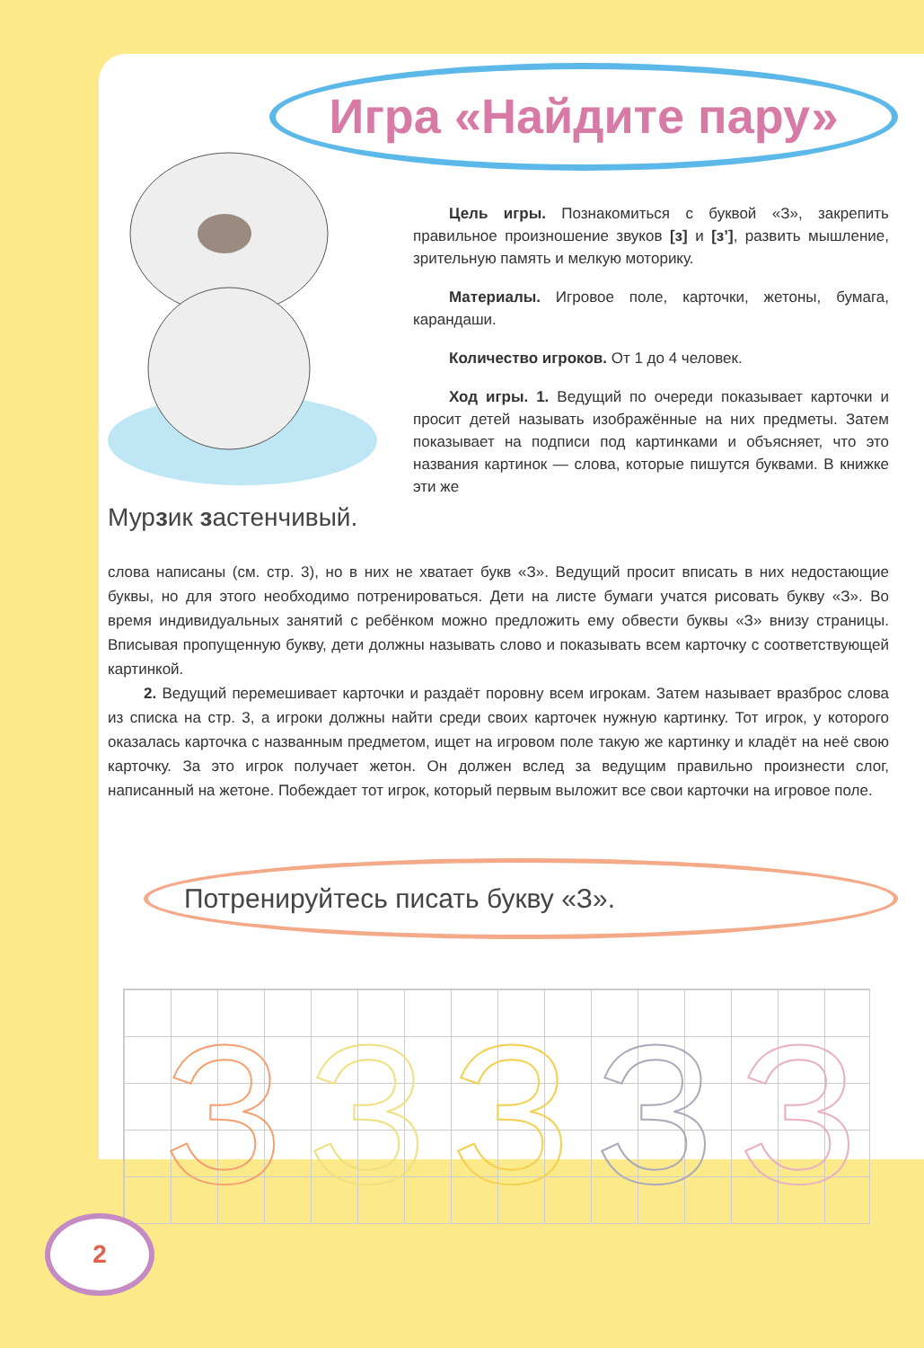Игра «Найдите пару»
Цель игры. Познакомиться с буквой «З», закрепить правильное произношение звуков [з] и [з’], развить мышление, зрительную память и мелкую моторику.
Материалы. Игровое поле, карточки, жетоны, бумага, карандаши.
Количество игроков. От 1 до 4 человек.
Ход игры. 1. Ведущий по очереди показывает карточки и просит детей называть изображённые на них предметы. Затем показывает на подписи под картинками и объясняет, что это названия картинок — слова, которые пишутся буквами. В книжке эти же
Мурзик застенчивый.
слова написаны (см. стр. 3), но в них не хватает букв «З». Ведущий просит вписать в них недостающие буквы, но для этого необходимо потренироваться. Дети на листе бумаги учатся рисовать букву «З». Во время индивидуальных занятий с ребёнком можно предложить ему обвести буквы «З» внизу страницы. Вписывая пропущенную букву, дети должны называть слово и показывать всем карточку с соответствующей картинкой.
2. Ведущий перемешивает карточки и раздаёт поровну всем игрокам. Затем называет вразброс слова из списка на стр. 3, а игроки должны найти среди своих карточек нужную картинку. Тот игрок, у которого оказалась карточка с названным предметом, ищет на игровом поле такую же картинку и кладёт на неё свою карточку. За это игрок получает жетон. Он должен вслед за ведущим правильно произнести слог, написанный на жетоне. Побеждает тот игрок, который первым выложит все свои карточки на игровое поле.
Потренируйтесь писать букву «З».
З
З
З
З
З
2